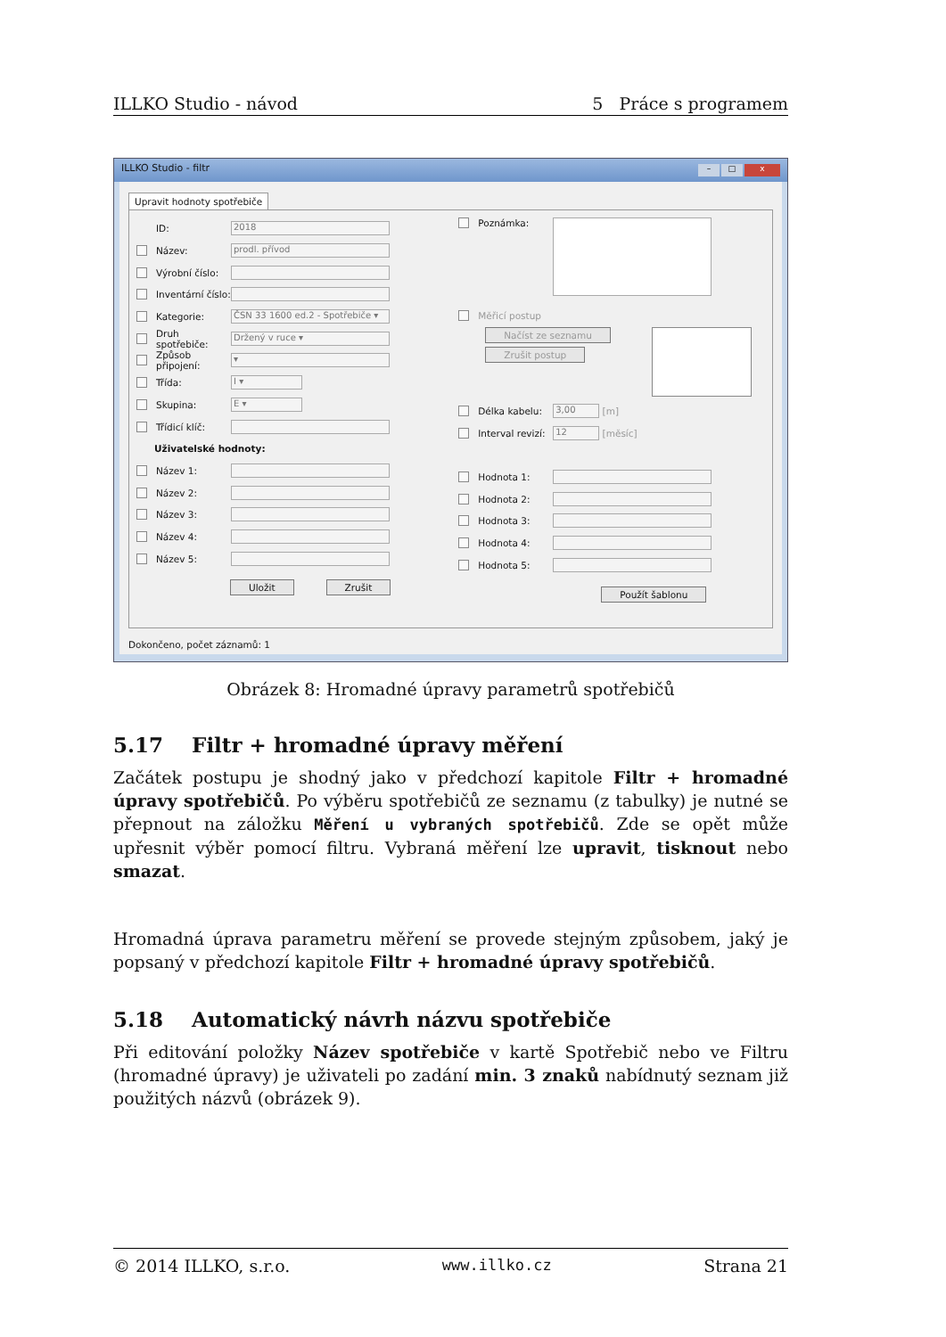ILLKO Studio - návod 5 Práce s programem
– □ x ILLKO Studio - filtr
Upravit hodnoty spotřebiče
ID: 2018
Název: prodl. přívod
Výrobní číslo:
Inventární číslo:
Kategorie: ČSN 33 1600 ed.2 - Spotřebiče ▾
Druh spotřebiče: Držený v ruce ▾
Způsob připojení: ▾
Třída: I ▾
Skupina: E ▾
Třídicí klíč:
Uživatelské hodnoty:
Název 1:
Název 2:
Název 3:
Název 4:
Název 5:
Uložit Zrušit
Poznámka:
Měřicí postup
Načíst ze seznamu
Zrušit postup
Délka kabelu: 3,00 [m]
Interval revizí: 12 [měsíc]
Hodnota 1:
Hodnota 2:
Hodnota 3:
Hodnota 4:
Hodnota 5:
Použít šablonu
Dokončeno, počet záznamů: 1
Obrázek 8: Hromadné úpravy parametrů spotřebičů
5.17 Filtr + hromadné úpravy měření
Začátek postupu je shodný jako v předchozí kapitole Filtr + hromadné úpravy spotřebičů. Po výběru spotřebičů ze seznamu (z tabulky) je nutné se přepnout na záložku Měření u vybraných spotřebičů. Zde se opět může upřesnit výběr pomocí filtru. Vybraná měření lze upravit, tisknout nebo smazat.
Hromadná úprava parametru měření se provede stejným způsobem, jaký je popsaný v předchozí kapitole Filtr + hromadné úpravy spotřebičů.
5.18 Automatický návrh názvu spotřebiče
Při editování položky Název spotřebiče v kartě Spotřebič nebo ve Filtru (hromadné úpravy) je uživateli po zadání min. 3 znaků nabídnutý seznam již použitých názvů (obrázek 9).
© 2014 ILLKO, s.r.o. www.illko.cz Strana 21